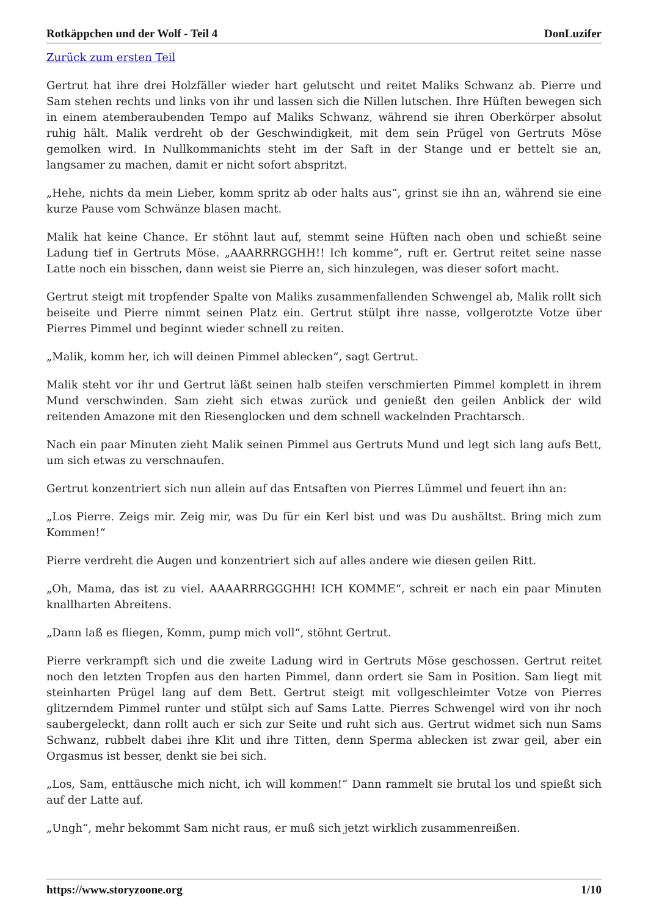Rotkäppchen und der Wolf - Teil 4 DonLuzifer
Zurück zum ersten Teil
Gertrut hat ihre drei Holzfäller wieder hart gelutscht und reitet Maliks Schwanz ab. Pierre und Sam stehen rechts und links von ihr und lassen sich die Nillen lutschen. Ihre Hüften bewegen sich in einem atemberaubenden Tempo auf Maliks Schwanz, während sie ihren Oberkörper absolut ruhig hält. Malik verdreht ob der Geschwindigkeit, mit dem sein Prügel von Gertruts Möse gemolken wird. In Nullkommanichts steht im der Saft in der Stange und er bettelt sie an, langsamer zu machen, damit er nicht sofort abspritzt.
„Hehe, nichts da mein Lieber, komm spritz ab oder halts aus“, grinst sie ihn an, während sie eine kurze Pause vom Schwänze blasen macht.
Malik hat keine Chance. Er stöhnt laut auf, stemmt seine Hüften nach oben und schießt seine Ladung tief in Gertruts Möse. „AAARRRGGHH!! Ich komme“, ruft er. Gertrut reitet seine nasse Latte noch ein bisschen, dann weist sie Pierre an, sich hinzulegen, was dieser sofort macht.
Gertrut steigt mit tropfender Spalte von Maliks zusammenfallenden Schwengel ab, Malik rollt sich beiseite und Pierre nimmt seinen Platz ein. Gertrut stülpt ihre nasse, vollgerotzte Votze über Pierres Pimmel und beginnt wieder schnell zu reiten.
„Malik, komm her, ich will deinen Pimmel ablecken“, sagt Gertrut.
Malik steht vor ihr und Gertrut läßt seinen halb steifen verschmierten Pimmel komplett in ihrem Mund verschwinden. Sam zieht sich etwas zurück und genießt den geilen Anblick der wild reitenden Amazone mit den Riesenglocken und dem schnell wackelnden Prachtarsch.
Nach ein paar Minuten zieht Malik seinen Pimmel aus Gertruts Mund und legt sich lang aufs Bett, um sich etwas zu verschnaufen.
Gertrut konzentriert sich nun allein auf das Entsaften von Pierres Lümmel und feuert ihn an:
„Los Pierre. Zeigs mir. Zeig mir, was Du für ein Kerl bist und was Du aushältst. Bring mich zum Kommen!“
Pierre verdreht die Augen und konzentriert sich auf alles andere wie diesen geilen Ritt.
„Oh, Mama, das ist zu viel. AAAARRRGGGHH! ICH KOMME“, schreit er nach ein paar Minuten knallharten Abreitens.
„Dann laß es fliegen, Komm, pump mich voll“, stöhnt Gertrut.
Pierre verkrampft sich und die zweite Ladung wird in Gertruts Möse geschossen. Gertrut reitet noch den letzten Tropfen aus den harten Pimmel, dann ordert sie Sam in Position. Sam liegt mit steinharten Prügel lang auf dem Bett. Gertrut steigt mit vollgeschleimter Votze von Pierres glitzerndem Pimmel runter und stülpt sich auf Sams Latte. Pierres Schwengel wird von ihr noch saubergeleckt, dann rollt auch er sich zur Seite und ruht sich aus. Gertrut widmet sich nun Sams Schwanz, rubbelt dabei ihre Klit und ihre Titten, denn Sperma ablecken ist zwar geil, aber ein Orgasmus ist besser, denkt sie bei sich.
„Los, Sam, enttäusche mich nicht, ich will kommen!“ Dann rammelt sie brutal los und spießt sich auf der Latte auf.
„Ungh“, mehr bekommt Sam nicht raus, er muß sich jetzt wirklich zusammenreißen.
https://www.storyzoone.org 1/10